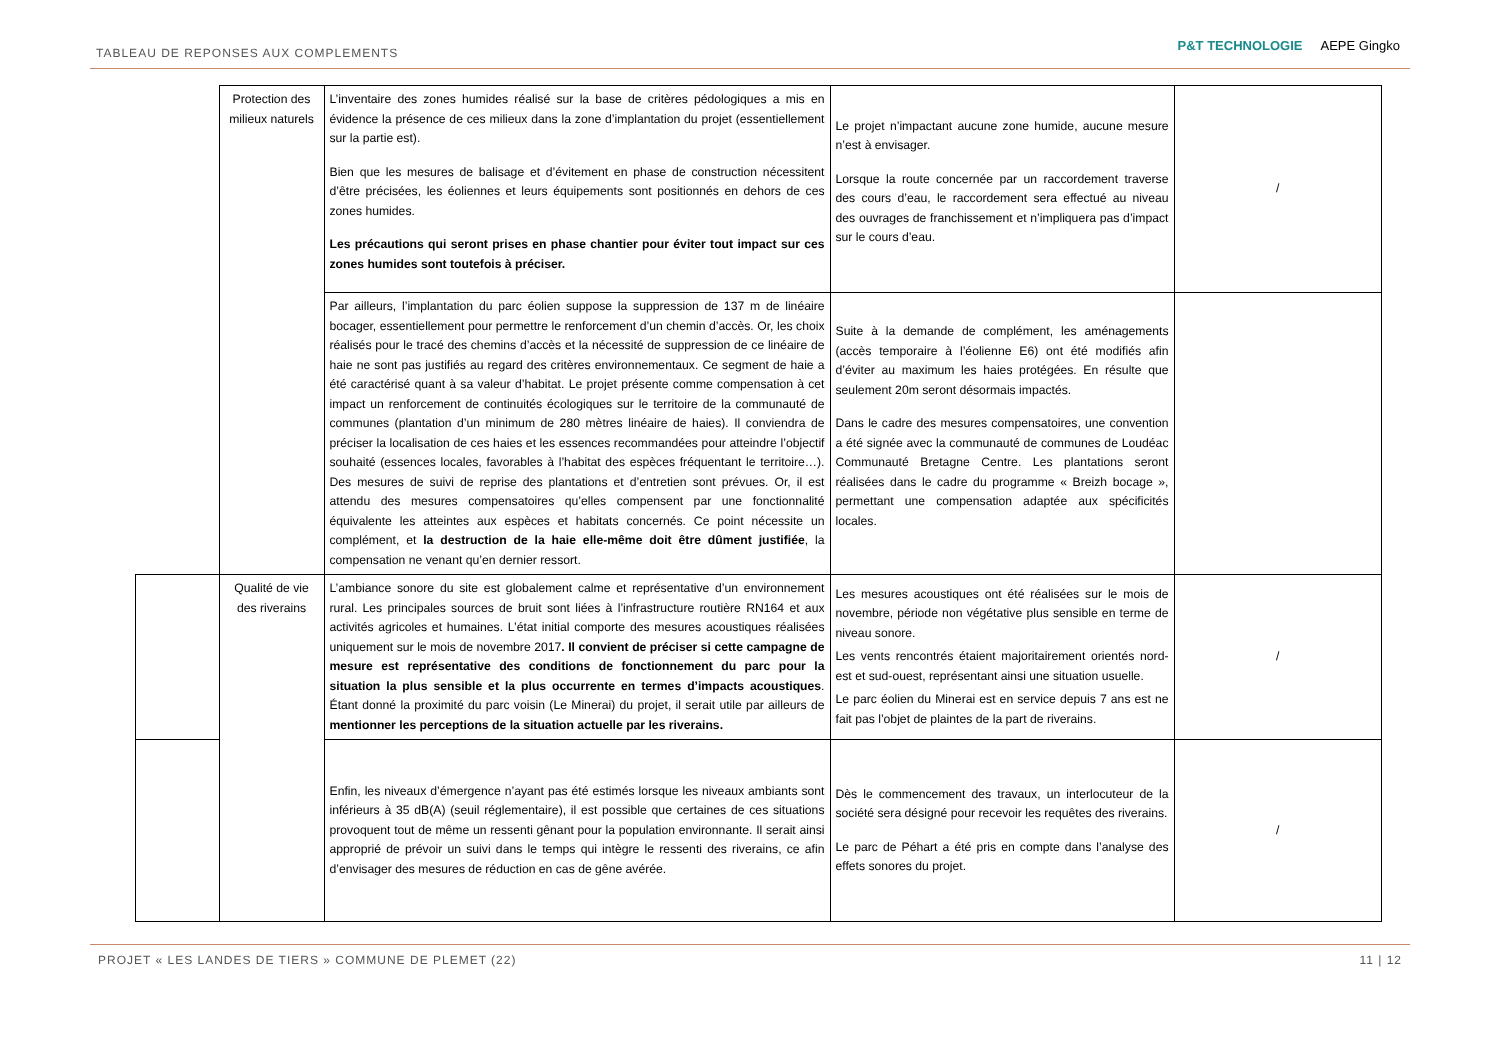TABLEAU DE REPONSES AUX COMPLEMENTS P&T TECHNOLOGIE AEPE Gingko
| | Protection des milieux naturels | L’inventaire des zones humides réalisé sur la base de critères pédologiques a mis en évidence la présence de ces milieux dans la zone d’implantation du projet (essentiellement sur la partie est). Bien que les mesures de balisage et d’évitement en phase de construction nécessitent d’être précisées, les éoliennes et leurs équipements sont positionnés en dehors de ces zones humides. Les précautions qui seront prises en phase chantier pour éviter tout impact sur ces zones humides sont toutefois à préciser. | Le projet n’impactant aucune zone humide, aucune mesure n’est à envisager. Lorsque la route concernée par un raccordement traverse des cours d’eau, le raccordement sera effectué au niveau des ouvrages de franchissement et n’impliquera pas d’impact sur le cours d’eau. | / |
| | | Par ailleurs, l’implantation du parc éolien suppose la suppression de 137 m de linéaire bocager, essentiellement pour permettre le renforcement d’un chemin d’accès. Or, les choix réalisés pour le tracé des chemins d’accès et la nécessité de suppression de ce linéaire de haie ne sont pas justifiés au regard des critères environnementaux. Ce segment de haie a été caractérisé quant à sa valeur d’habitat. Le projet présente comme compensation à cet impact un renforcement de continuités écologiques sur le territoire de la communauté de communes (plantation d’un minimum de 280 mètres linéaire de haies). Il conviendra de préciser la localisation de ces haies et les essences recommandées pour atteindre l’objectif souhaité (essences locales, favorables à l’habitat des espèces fréquentant le territoire…). Des mesures de suivi de reprise des plantations et d’entretien sont prévues. Or, il est attendu des mesures compensatoires qu’elles compensent par une fonctionnalité équivalente les atteintes aux espèces et habitats concernés. Ce point nécessite un complément, et la destruction de la haie elle-même doit être dûment justifiée , la compensation ne venant qu’en dernier ressort. | Suite à la demande de complément, les aménagements (accès temporaire à l’éolienne E6) ont été modifiés afin d’éviter au maximum les haies protégées. En résulte que seulement 20m seront désormais impactés. Dans le cadre des mesures compensatoires, une convention a été signée avec la communauté de communes de Loudéac Communauté Bretagne Centre. Les plantations seront réalisées dans le cadre du programme « Breizh bocage », permettant une compensation adaptée aux spécificités locales. | |
| | Qualité de vie des riverains | L’ambiance sonore du site est globalement calme et représentative d’un environnement rural. Les principales sources de bruit sont liées à l’infrastructure routière RN164 et aux activités agricoles et humaines. L’état initial comporte des mesures acoustiques réalisées uniquement sur le mois de novembre 2017 . Il convient de préciser si cette campagne de mesure est représentative des conditions de fonctionnement du parc pour la situation la plus sensible et la plus occurrente en termes d’impacts acoustiques . Étant donné la proximité du parc voisin (Le Minerai) du projet, il serait utile par ailleurs de mentionner les perceptions de la situation actuelle par les riverains. | Les mesures acoustiques ont été réalisées sur le mois de novembre, période non végétative plus sensible en terme de niveau sonore. Les vents rencontrés étaient majoritairement orientés nord-est et sud-ouest, représentant ainsi une situation usuelle. Le parc éolien du Minerai est en service depuis 7 ans est ne fait pas l’objet de plaintes de la part de riverains. | / |
| | | Enfin, les niveaux d’émergence n’ayant pas été estimés lorsque les niveaux ambiants sont inférieurs à 35 dB(A) (seuil réglementaire), il est possible que certaines de ces situations provoquent tout de même un ressenti gênant pour la population environnante. Il serait ainsi approprié de prévoir un suivi dans le temps qui intègre le ressenti des riverains, ce afin d’envisager des mesures de réduction en cas de gêne avérée. | Dès le commencement des travaux, un interlocuteur de la société sera désigné pour recevoir les requêtes des riverains. Le parc de Péhart a été pris en compte dans l’analyse des effets sonores du projet. | / |
PROJET « LES LANDES DE TIERS » COMMUNE DE PLEMET (22) 11 | 12